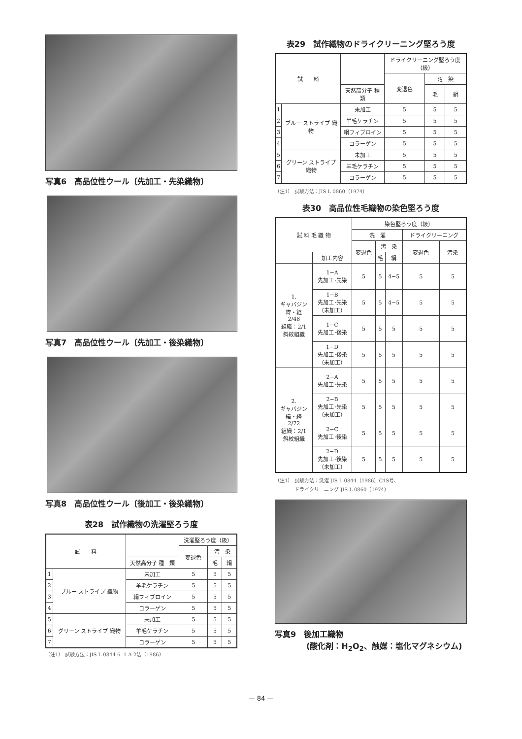写真6　高品位性ウール〔先加工・先染織物〕
写真7　高品位性ウール〔先加工・後染織物〕
写真8　高品位性ウール〔後加工・後染織物〕
表28　試作織物の洗濯堅ろう度
| 試 料 | | | 洗濯堅ろう度（級） | | |
| --- | --- | --- | --- | --- | --- |
| | | | 変退色 | 汚 染 | |
| | | 天然高分子 種 類 | | 毛 | 絹 |
| 1 | ブルー ストライプ 織物 | 未加工 | 5 | 5 | 5 |
| 2 | | 羊毛ケラチン | 5 | 5 | 5 |
| 3 | | 絹フィブロイン | 5 | 5 | 5 |
| 4 | | コラーゲン | 5 | 5 | 5 |
| 5 | グリーン ストライプ 織物 | 未加工 | 5 | 5 | 5 |
| 6 | | 羊毛ケラチン | 5 | 5 | 5 |
| 7 | | コラーゲン | 5 | 5 | 5 |
（注1） 試験方法：JIS L 0844 6. 1 A-2法（1986）
表29　試作織物のドライクリーニング堅ろう度
| 試 料 | | | ドライクリーニング堅ろう度（級） | | |
| --- | --- | --- | --- | --- | --- |
| | | | 変退色 | 汚 染 | |
| | | 天然高分子 種 類 | | 毛 | 絹 |
| 1 | ブルー ストライプ 織物 | 未加工 | 5 | 5 | 5 |
| 2 | | 羊毛ケラチン | 5 | 5 | 5 |
| 3 | | 絹フィブロイン | 5 | 5 | 5 |
| 4 | | コラーゲン | 5 | 5 | 5 |
| 5 | グリーン ストライプ 織物 | 未加工 | 5 | 5 | 5 |
| 6 | | 羊毛ケラチン | 5 | 5 | 5 |
| 7 | | コラーゲン | 5 | 5 | 5 |
（注1） 試験方法：JIS L 0860（1974）
表30　高品位性毛織物の染色堅ろう度
| 試 料 毛 織 物 | | 染色堅ろう度（級） | | | | |
| --- | --- | --- | --- | --- | --- | --- |
| | | 洗 濯 | | | ドライクリーニング | |
| | | 変退色 | 汚 染 | | 変退色 | 汚染 |
| | 加工内容 | | 毛 | 絹 | | |
| 1. ギャバジン 緯・経 2/48 組織：2/1 斜紋組織 | 1−A 先加工･先染 | 5 | 5 | 4−5 | 5 | 5 |
| | 1−B 先加工･先染 （未加工） | 5 | 5 | 4−5 | 5 | 5 |
| | 1−C 先加工･後染 | 5 | 5 | 5 | 5 | 5 |
| | 1−D 先加工･後染 （未加工） | 5 | 5 | 5 | 5 | 5 |
| 2. ギャバジン 緯・経 2/72 組織：2/1 斜紋組織 | 2−A 先加工･先染 | 5 | 5 | 5 | 5 | 5 |
| | 2−B 先加工･先染 （未加工） | 5 | 5 | 5 | 5 | 5 |
| | 2−C 先加工･後染 | 5 | 5 | 5 | 5 | 5 |
| | 2−D 先加工･後染 （未加工） | 5 | 5 | 5 | 5 | 5 |
（注1） 試験方法：洗濯 JIS L 0844（1986）C1S号、
　　　　ドライクリーニング JIS L 0860（1974）
写真9　後加工織物
　　　　(酸化剤：H<sub>2</sub>O<sub>2</sub>、触媒：塩化マグネシウム)
— 84 —